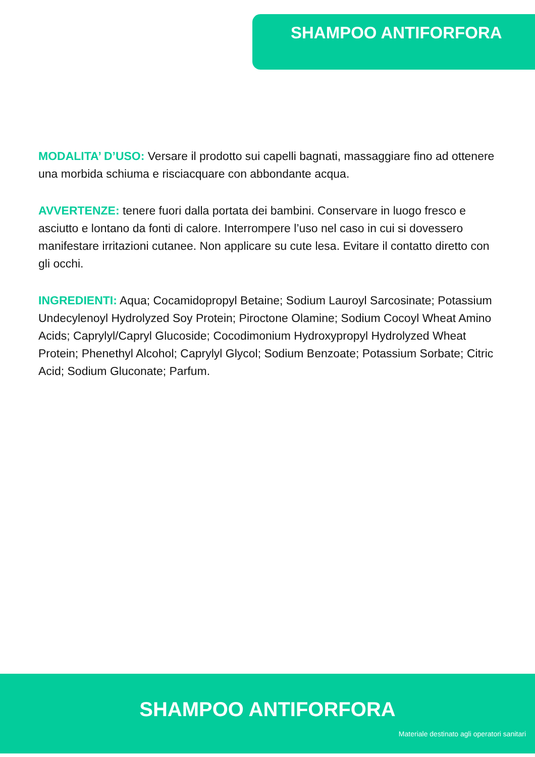SHAMPOO ANTIFORFORA
MODALITA’ D’USO: Versare il prodotto sui capelli bagnati, massaggiare fino ad ottenere una morbida schiuma e risciacquare con abbondante acqua.
AVVERTENZE: tenere fuori dalla portata dei bambini. Conservare in luogo fresco e asciutto e lontano da fonti di calore. Interrompere l’uso nel caso in cui si dovessero manifestare irritazioni cutanee. Non applicare su cute lesa. Evitare il contatto diretto con gli occhi.
INGREDIENTI: Aqua; Cocamidopropyl Betaine; Sodium Lauroyl Sarcosinate; Potassium Undecylenoyl Hydrolyzed Soy Protein; Piroctone Olamine; Sodium Cocoyl Wheat Amino Acids; Caprylyl/Capryl Glucoside; Cocodimonium Hydroxypropyl Hydrolyzed Wheat Protein; Phenethyl Alcohol; Caprylyl Glycol; Sodium Benzoate; Potassium Sorbate; Citric Acid; Sodium Gluconate; Parfum.
SHAMPOO ANTIFORFORA
Materiale destinato agli operatori sanitari